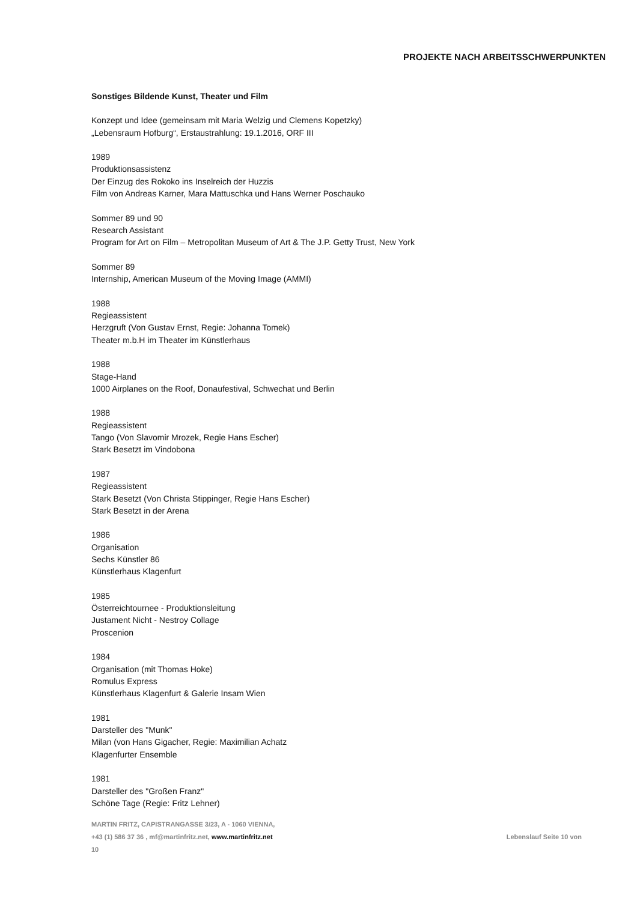PROJEKTE NACH ARBEITSSCHWERPUNKTEN
Sonstiges Bildende Kunst, Theater und Film
Konzept und Idee (gemeinsam mit Maria Welzig und Clemens Kopetzky)
„Lebensraum Hofburg“, Erstaustrahlung: 19.1.2016, ORF III
1989
Produktionsassistenz
Der Einzug des Rokoko ins Inselreich der Huzzis
Film von Andreas Karner, Mara Mattuschka und Hans Werner Poschauko
Sommer 89 und 90
Research Assistant
Program for Art on Film – Metropolitan Museum of Art & The J.P. Getty Trust, New York
Sommer 89
Internship, American Museum of the Moving Image (AMMI)
1988
Regieassistent
Herzgruft (Von Gustav Ernst, Regie: Johanna Tomek)
Theater m.b.H im Theater im Künstlerhaus
1988
Stage-Hand
1000 Airplanes on the Roof, Donaufestival, Schwechat und Berlin
1988
Regieassistent
Tango (Von Slavomir Mrozek, Regie Hans Escher)
Stark Besetzt im Vindobona
1987
Regieassistent
Stark Besetzt (Von Christa Stippinger, Regie Hans Escher)
Stark Besetzt in der Arena
1986
Organisation
Sechs Künstler 86
Künstlerhaus Klagenfurt
1985
Österreichtournee - Produktionsleitung
Justament Nicht - Nestroy Collage
Proscenion
1984
Organisation (mit Thomas Hoke)
Romulus Express
Künstlerhaus Klagenfurt & Galerie Insam Wien
1981
Darsteller des "Munk"
Milan (von Hans Gigacher, Regie: Maximilian Achatz
Klagenfurter Ensemble
1981
Darsteller des "Großen Franz"
Schöne Tage (Regie: Fritz Lehner)
MARTIN FRITZ, CAPISTRANGASSE 3/23, A - 1060 VIENNA,
Lebenslauf Seite 10 von +43 (1) 586 37 36 , mf@martinfritz.net, www.martinfritz.net
10